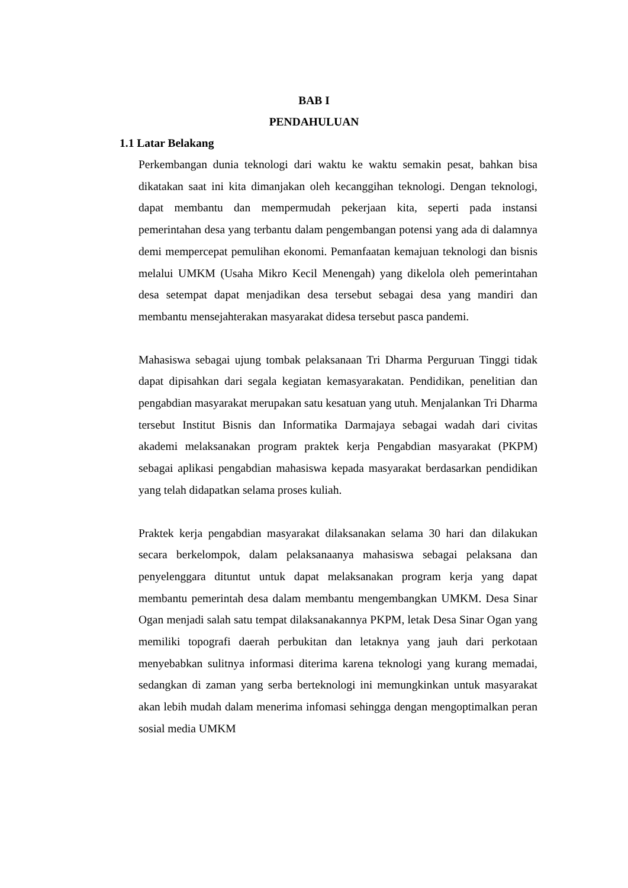BAB I
PENDAHULUAN
1.1 Latar Belakang
Perkembangan dunia teknologi dari waktu ke waktu semakin pesat, bahkan bisa dikatakan saat ini kita dimanjakan oleh kecanggihan teknologi. Dengan teknologi, dapat membantu dan mempermudah pekerjaan kita, seperti pada instansi pemerintahan desa yang terbantu dalam pengembangan potensi yang ada di dalamnya demi mempercepat pemulihan ekonomi. Pemanfaatan kemajuan teknologi dan bisnis melalui UMKM (Usaha Mikro Kecil Menengah) yang dikelola oleh pemerintahan desa setempat dapat menjadikan desa tersebut sebagai desa yang mandiri dan membantu mensejahterakan masyarakat didesa tersebut pasca pandemi.
Mahasiswa sebagai ujung tombak pelaksanaan Tri Dharma Perguruan Tinggi tidak dapat dipisahkan dari segala kegiatan kemasyarakatan. Pendidikan, penelitian dan pengabdian masyarakat merupakan satu kesatuan yang utuh. Menjalankan Tri Dharma tersebut Institut Bisnis dan Informatika Darmajaya sebagai wadah dari civitas akademi melaksanakan program praktek kerja Pengabdian masyarakat (PKPM) sebagai aplikasi pengabdian mahasiswa kepada masyarakat berdasarkan pendidikan yang telah didapatkan selama proses kuliah.
Praktek kerja pengabdian masyarakat dilaksanakan selama 30 hari dan dilakukan secara berkelompok, dalam pelaksanaanya mahasiswa sebagai pelaksana dan penyelenggara dituntut untuk dapat melaksanakan program kerja yang dapat membantu pemerintah desa dalam membantu mengembangkan UMKM. Desa Sinar Ogan menjadi salah satu tempat dilaksanakannya PKPM, letak Desa Sinar Ogan yang memiliki topografi daerah perbukitan dan letaknya yang jauh dari perkotaan menyebabkan sulitnya informasi diterima karena teknologi yang kurang memadai, sedangkan di zaman yang serba berteknologi ini memungkinkan untuk masyarakat akan lebih mudah dalam menerima infomasi sehingga dengan mengoptimalkan peran sosial media UMKM